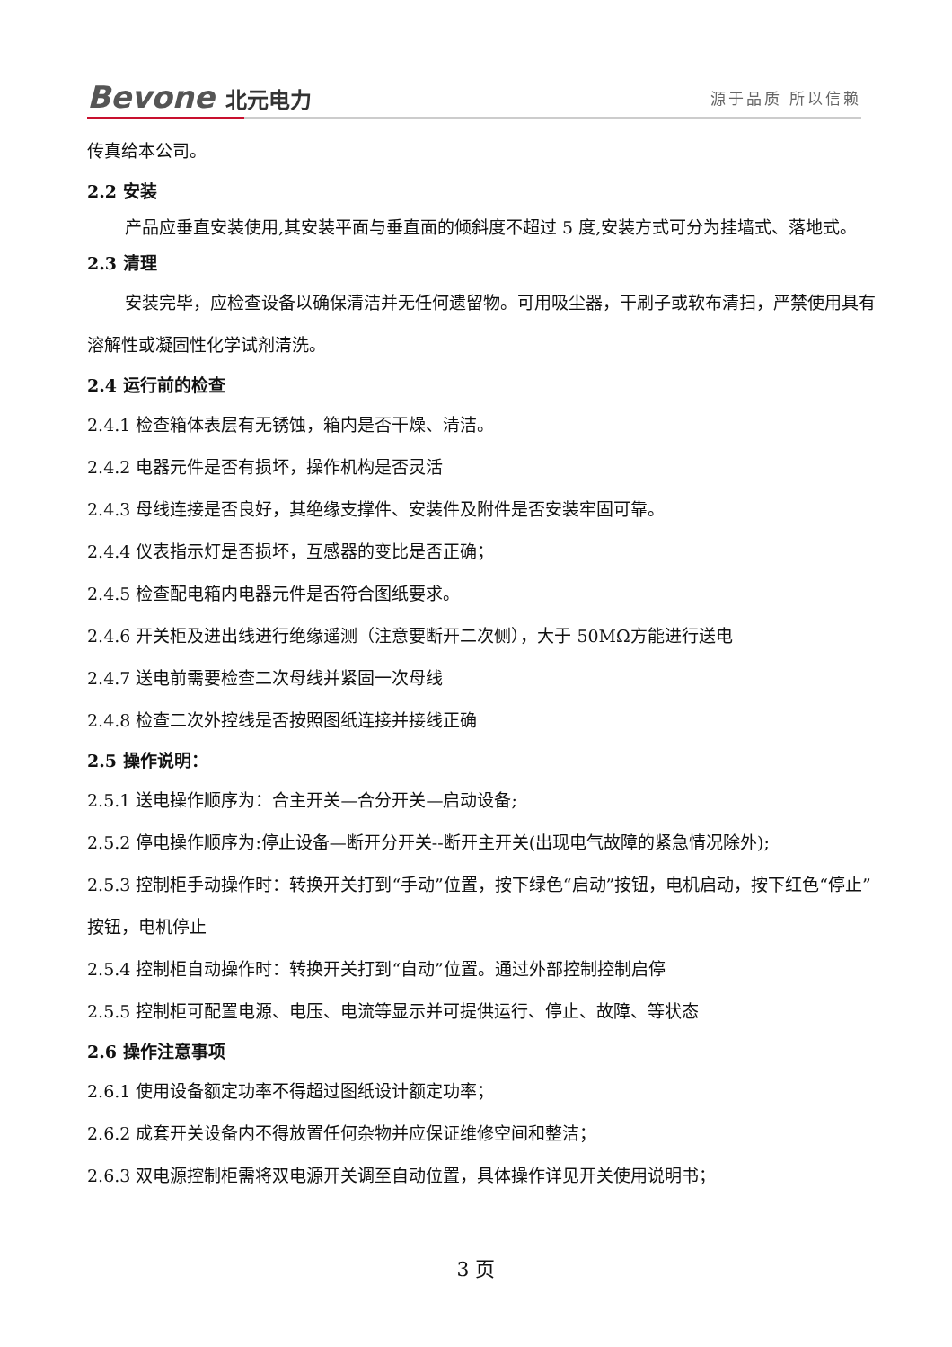Bevone 北元电力
源于品质 所以信赖
传真给本公司。
2.2 安装
产品应垂直安装使用,其安装平面与垂直面的倾斜度不超过 5 度,安装方式可分为挂墙式、落地式。
2.3 清理
安装完毕，应检查设备以确保清洁并无任何遗留物。可用吸尘器，干刷子或软布清扫，严禁使用具有溶解性或凝固性化学试剂清洗。
2.4 运行前的检查
2.4.1 检查箱体表层有无锈蚀，箱内是否干燥、清洁。
2.4.2 电器元件是否有损坏，操作机构是否灵活
2.4.3 母线连接是否良好，其绝缘支撑件、安装件及附件是否安装牢固可靠。
2.4.4 仪表指示灯是否损坏，互感器的变比是否正确；
2.4.5 检查配电箱内电器元件是否符合图纸要求。
2.4.6 开关柜及进出线进行绝缘遥测（注意要断开二次侧），大于 50MΩ方能进行送电
2.4.7 送电前需要检查二次母线并紧固一次母线
2.4.8 检查二次外控线是否按照图纸连接并接线正确
2.5 操作说明：
2.5.1 送电操作顺序为：合主开关—合分开关—启动设备;
2.5.2 停电操作顺序为:停止设备—断开分开关--断开主开关(出现电气故障的紧急情况除外);
2.5.3 控制柜手动操作时：转换开关打到“手动”位置，按下绿色“启动”按钮，电机启动，按下红色“停止”按钮，电机停止
2.5.4 控制柜自动操作时：转换开关打到“自动”位置。通过外部控制控制启停
2.5.5 控制柜可配置电源、电压、电流等显示并可提供运行、停止、故障、等状态
2.6 操作注意事项
2.6.1 使用设备额定功率不得超过图纸设计额定功率；
2.6.2 成套开关设备内不得放置任何杂物并应保证维修空间和整洁；
2.6.3 双电源控制柜需将双电源开关调至自动位置，具体操作详见开关使用说明书；
3 页